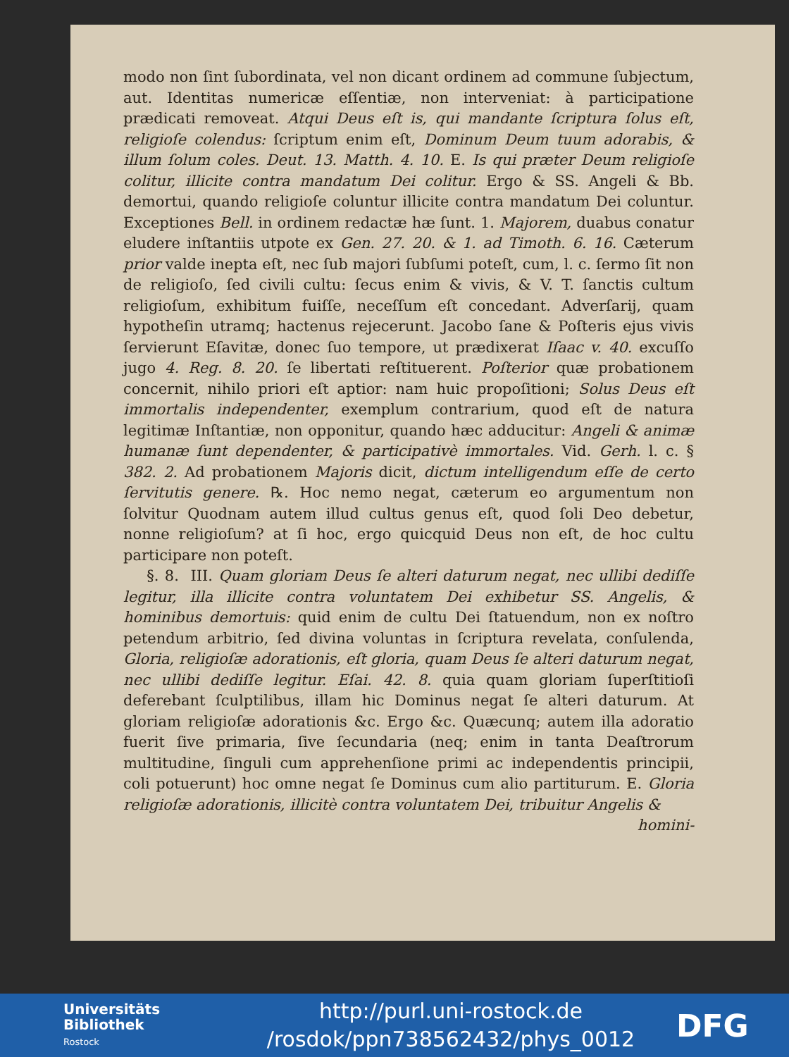modo non ſint ſubordinata, vel non dicant ordinem ad commune ſubjectum, aut. Identitas numericæ eſſentiæ, non interveniat: à participatione prædicati removeat. Atqui Deus eſt is, qui mandante ſcriptura ſolus eſt, religioſe colendus: ſcriptum enim eſt, Dominum Deum tuum adorabis, & illum ſolum coles. Deut. 13. Matth. 4. 10. E. Is qui præter Deum religioſe colitur, illicite contra mandatum Dei colitur. Ergo & SS. Angeli & Bb. demortui, quando religioſe coluntur illicite contra mandatum Dei coluntur. Exceptiones Bell. in ordinem redactæ hæ ſunt. 1. Majorem, duabus conatur eludere inſtantiis utpote ex Gen. 27. 20. & 1. ad Timoth. 6. 16. Cæterum prior valde inepta eſt, nec ſub majori ſubſumi poteſt, cum, l. c. ſermo ſit non de religioſo, ſed civili cultu: ſecus enim & vivis, & V. T. ſanctis cultum religioſum, exhibitum fuiſſe, neceſſum eſt concedant. Adverſarij, quam hypotheſin utramq; hactenus rejecerunt. Jacobo ſane & Poſteris ejus vivis ſervierunt Eſavitæ, donec ſuo tempore, ut prædixerat Iſaac v. 40. excuſſo jugo 4. Reg. 8. 20. ſe libertati reſtituerent. Poſterior quæ probationem concernit, nihilo priori eſt aptior: nam huic propoſitioni; Solus Deus eſt immortalis independenter, exemplum contrarium, quod eſt de natura legitimæ Inſtantiæ, non opponitur, quando hæc adducitur: Angeli & animæ humanæ ſunt dependenter, & participativè immortales. Vid. Gerh. l. c. § 382. 2. Ad probationem Majoris dicit, dictum intelligendum eſſe de certo ſervitutis genere. ℞. Hoc nemo negat, cæterum eo argumentum non ſolvitur Quodnam autem illud cultus genus eſt, quod ſoli Deo debetur, nonne religioſum? at ſi hoc, ergo quicquid Deus non eſt, de hoc cultu participare non poteſt.
§. 8. III. Quam gloriam Deus ſe alteri daturum negat, nec ullibi dediſſe legitur, illa illicite contra voluntatem Dei exhibetur SS. Angelis, & hominibus demortuis: quid enim de cultu Dei ſtatuendum, non ex noſtro petendum arbitrio, ſed divina voluntas in ſcriptura revelata, conſulenda, Gloria, religioſæ adorationis, eſt gloria, quam Deus ſe alteri daturum negat, nec ullibi dediſſe legitur. Eſai. 42. 8. quia quam gloriam ſuperſtitioſi deferebant ſculptilibus, illam hic Dominus negat ſe alteri daturum. At gloriam religioſæ adorationis &c. Ergo &c. Quæcunq; autem illa adoratio fuerit ſive primaria, ſive ſecundaria (neq; enim in tanta Deaſtrorum multitudine, ſinguli cum apprehenſione primi ac independentis principii, coli potuerunt) hoc omne negat ſe Dominus cum alio partiturum. E. Gloria religioſæ adorationis, illicitè contra voluntatem Dei, tribuitur Angelis &
homini-
Universitäts
Bibliothek
Rostock
http://purl.uni-rostock.de
/rosdok/ppn738562432/phys_0012
DFG